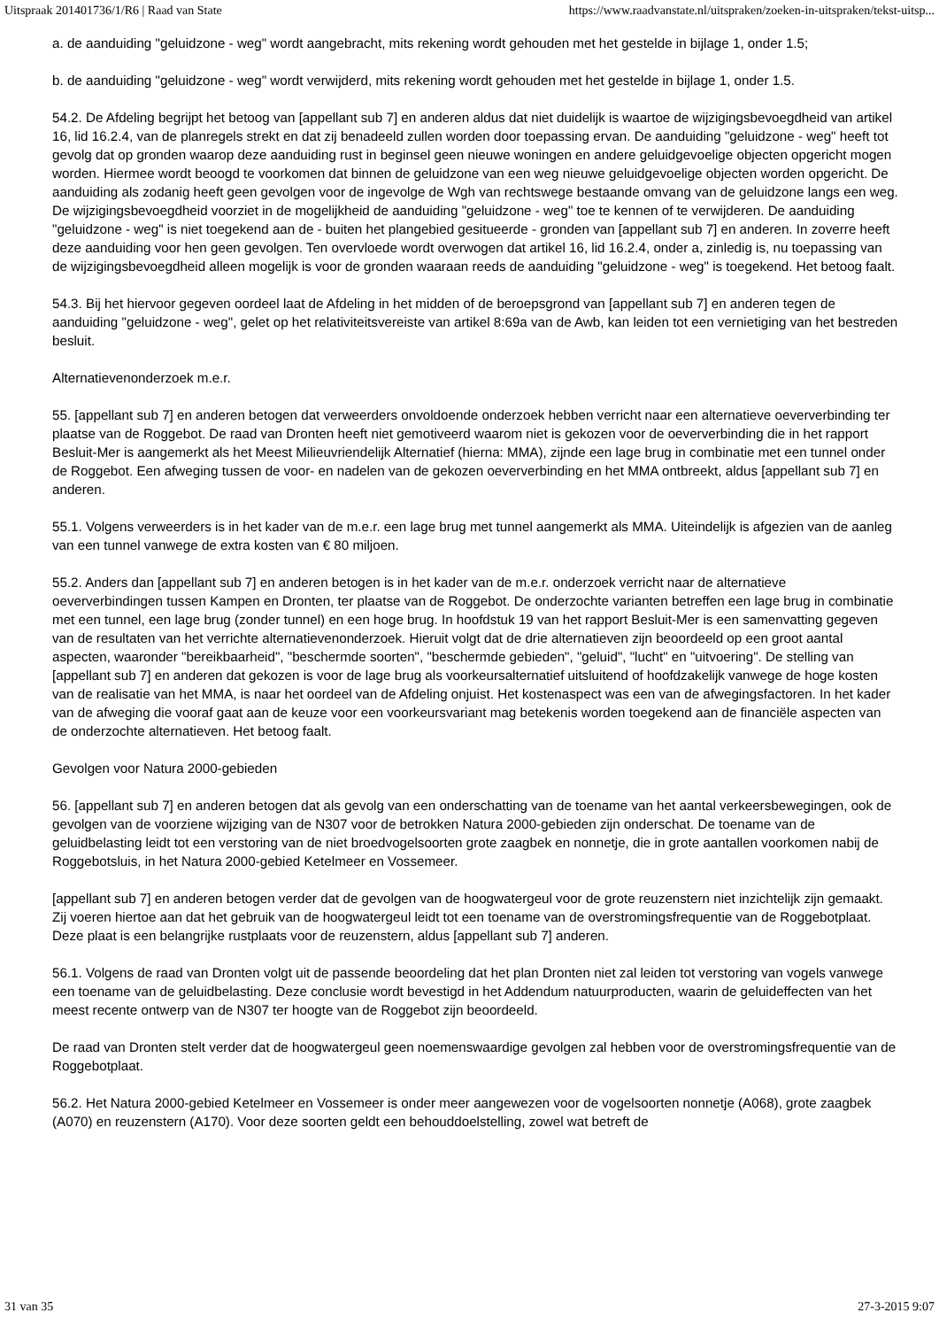Uitspraak 201401736/1/R6 | Raad van State https://www.raadvanstate.nl/uitspraken/zoeken-in-uitspraken/tekst-uitsp...
a. de aanduiding "geluidzone - weg" wordt aangebracht, mits rekening wordt gehouden met het gestelde in bijlage 1, onder 1.5;
b. de aanduiding "geluidzone - weg" wordt verwijderd, mits rekening wordt gehouden met het gestelde in bijlage 1, onder 1.5.
54.2. De Afdeling begrijpt het betoog van [appellant sub 7] en anderen aldus dat niet duidelijk is waartoe de wijzigingsbevoegdheid van artikel 16, lid 16.2.4, van de planregels strekt en dat zij benadeeld zullen worden door toepassing ervan. De aanduiding "geluidzone - weg" heeft tot gevolg dat op gronden waarop deze aanduiding rust in beginsel geen nieuwe woningen en andere geluidgevoelige objecten opgericht mogen worden. Hiermee wordt beoogd te voorkomen dat binnen de geluidzone van een weg nieuwe geluidgevoelige objecten worden opgericht. De aanduiding als zodanig heeft geen gevolgen voor de ingevolge de Wgh van rechtswege bestaande omvang van de geluidzone langs een weg. De wijzigingsbevoegdheid voorziet in de mogelijkheid de aanduiding "geluidzone - weg" toe te kennen of te verwijderen. De aanduiding "geluidzone - weg" is niet toegekend aan de - buiten het plangebied gesitueerde - gronden van [appellant sub 7] en anderen. In zoverre heeft deze aanduiding voor hen geen gevolgen. Ten overvloede wordt overwogen dat artikel 16, lid 16.2.4, onder a, zinledig is, nu toepassing van de wijzigingsbevoegdheid alleen mogelijk is voor de gronden waaraan reeds de aanduiding "geluidzone - weg" is toegekend. Het betoog faalt.
54.3. Bij het hiervoor gegeven oordeel laat de Afdeling in het midden of de beroepsgrond van [appellant sub 7] en anderen tegen de aanduiding "geluidzone - weg", gelet op het relativiteitsvereiste van artikel 8:69a van de Awb, kan leiden tot een vernietiging van het bestreden besluit.
Alternatievenonderzoek m.e.r.
55. [appellant sub 7] en anderen betogen dat verweerders onvoldoende onderzoek hebben verricht naar een alternatieve oeververbinding ter plaatse van de Roggebot. De raad van Dronten heeft niet gemotiveerd waarom niet is gekozen voor de oeververbinding die in het rapport Besluit-Mer is aangemerkt als het Meest Milieuvriendelijk Alternatief (hierna: MMA), zijnde een lage brug in combinatie met een tunnel onder de Roggebot. Een afweging tussen de voor- en nadelen van de gekozen oeververbinding en het MMA ontbreekt, aldus [appellant sub 7] en anderen.
55.1. Volgens verweerders is in het kader van de m.e.r. een lage brug met tunnel aangemerkt als MMA. Uiteindelijk is afgezien van de aanleg van een tunnel vanwege de extra kosten van € 80 miljoen.
55.2. Anders dan [appellant sub 7] en anderen betogen is in het kader van de m.e.r. onderzoek verricht naar de alternatieve oeververbindingen tussen Kampen en Dronten, ter plaatse van de Roggebot. De onderzochte varianten betreffen een lage brug in combinatie met een tunnel, een lage brug (zonder tunnel) en een hoge brug. In hoofdstuk 19 van het rapport Besluit-Mer is een samenvatting gegeven van de resultaten van het verrichte alternatievenonderzoek. Hieruit volgt dat de drie alternatieven zijn beoordeeld op een groot aantal aspecten, waaronder "bereikbaarheid", "beschermde soorten", "beschermde gebieden", "geluid", "lucht" en "uitvoering". De stelling van [appellant sub 7] en anderen dat gekozen is voor de lage brug als voorkeursalternatief uitsluitend of hoofdzakelijk vanwege de hoge kosten van de realisatie van het MMA, is naar het oordeel van de Afdeling onjuist. Het kostenaspect was een van de afwegingsfactoren. In het kader van de afweging die vooraf gaat aan de keuze voor een voorkeursvariant mag betekenis worden toegekend aan de financiële aspecten van de onderzochte alternatieven. Het betoog faalt.
Gevolgen voor Natura 2000-gebieden
56. [appellant sub 7] en anderen betogen dat als gevolg van een onderschatting van de toename van het aantal verkeersbewegingen, ook de gevolgen van de voorziene wijziging van de N307 voor de betrokken Natura 2000-gebieden zijn onderschat. De toename van de geluidbelasting leidt tot een verstoring van de niet broedvogelsoorten grote zaagbek en nonnetje, die in grote aantallen voorkomen nabij de Roggebotsluis, in het Natura 2000-gebied Ketelmeer en Vossemeer.
[appellant sub 7] en anderen betogen verder dat de gevolgen van de hoogwatergeul voor de grote reuzenstern niet inzichtelijk zijn gemaakt. Zij voeren hiertoe aan dat het gebruik van de hoogwatergeul leidt tot een toename van de overstromingsfrequentie van de Roggebotplaat. Deze plaat is een belangrijke rustplaats voor de reuzenstern, aldus [appellant sub 7] anderen.
56.1. Volgens de raad van Dronten volgt uit de passende beoordeling dat het plan Dronten niet zal leiden tot verstoring van vogels vanwege een toename van de geluidbelasting. Deze conclusie wordt bevestigd in het Addendum natuurproducten, waarin de geluideffecten van het meest recente ontwerp van de N307 ter hoogte van de Roggebot zijn beoordeeld.
De raad van Dronten stelt verder dat de hoogwatergeul geen noemenswaardige gevolgen zal hebben voor de overstromingsfrequentie van de Roggebotplaat.
56.2. Het Natura 2000-gebied Ketelmeer en Vossemeer is onder meer aangewezen voor de vogelsoorten nonnetje (A068), grote zaagbek (A070) en reuzenstern (A170). Voor deze soorten geldt een behouddoelstelling, zowel wat betreft de
31 van 35 27-3-2015 9:07